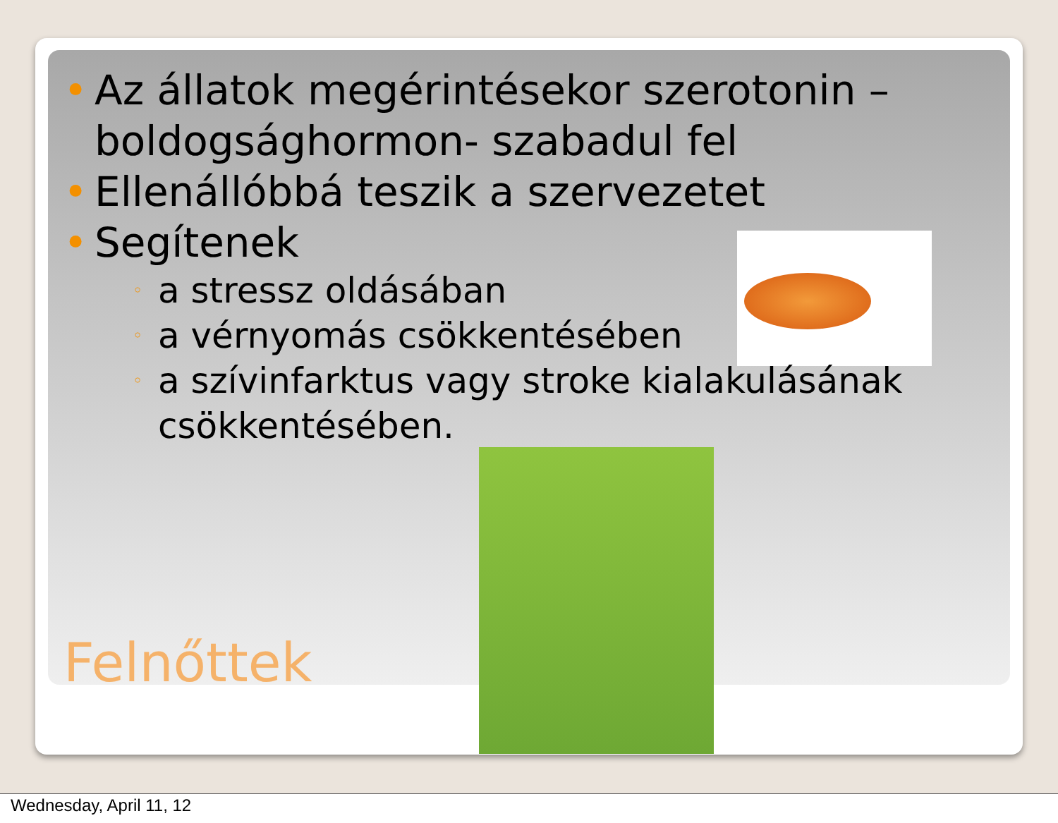• Az állatok megérintésekor szerotonin – boldogsághormon- szabadul fel
• Ellenállóbbá teszik a szervezetet
• Segítenek
◦ a stressz oldásában
◦ a vérnyomás csökkentésében
◦ a szívinfarktus vagy stroke kialakulásának csökkentésében.
Felnőttek
Wednesday, April 11, 12